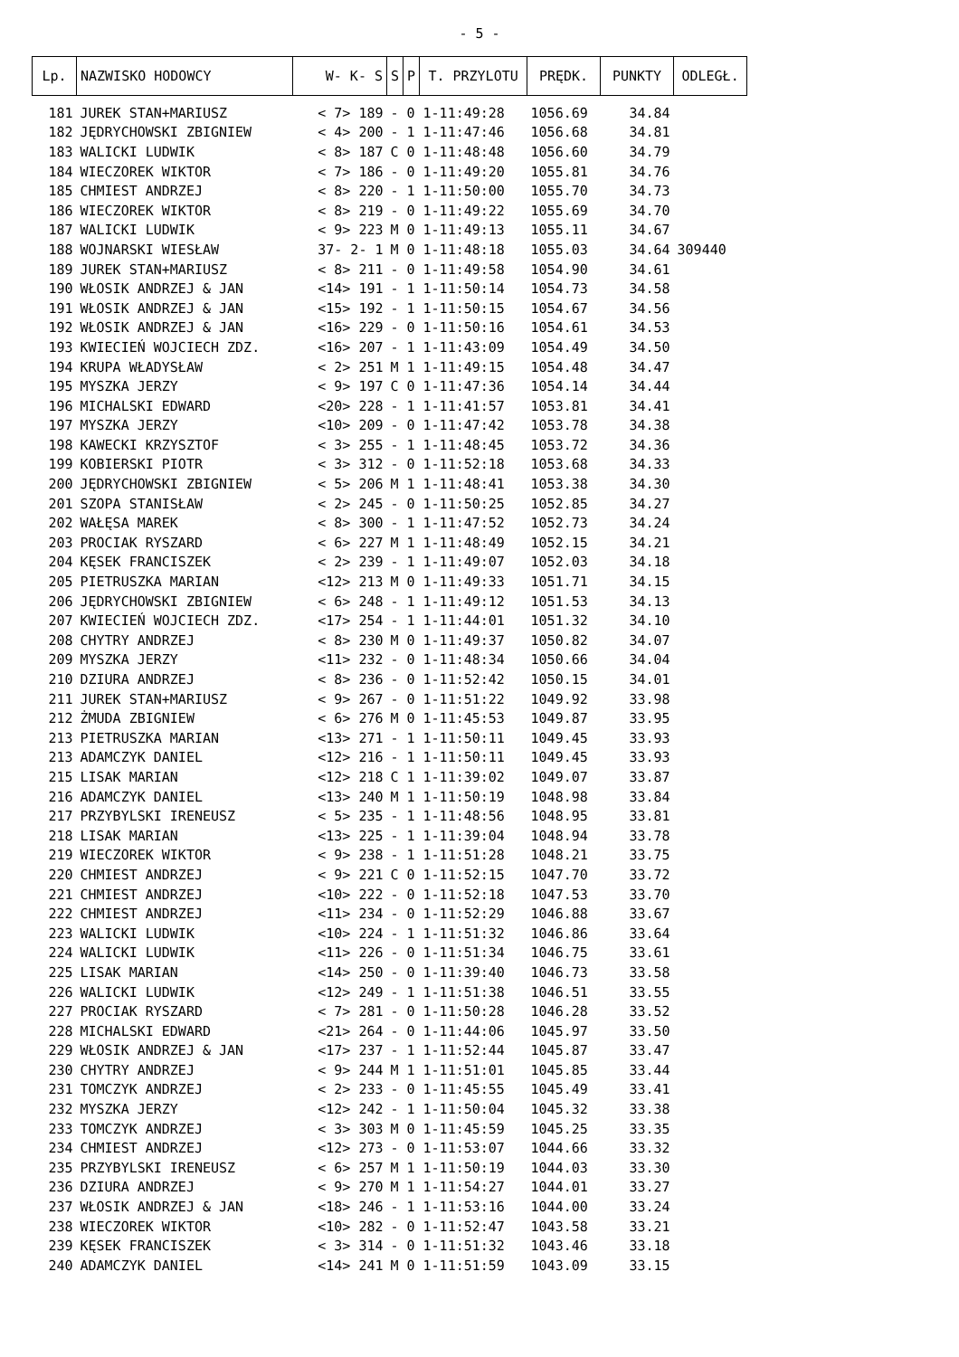- 5 -
| Lp. | NAZWISKO HODOWCY | W- K- S | S | P | T. PRZYLOTU | PRĘDK. | PUNKTY | ODLEGŁ. |
| --- | --- | --- | --- | --- | --- | --- | --- | --- |
| 181 | JUREK STAN+MARIUSZ | < 7> 189 | - | 0 | 1-11:49:28 | 1056.69 | 34.84 | |
| 182 | JĘDRYCHOWSKI ZBIGNIEW | < 4> 200 | - | 1 | 1-11:47:46 | 1056.68 | 34.81 | |
| 183 | WALICKI LUDWIK | < 8> 187 | C | 0 | 1-11:48:48 | 1056.60 | 34.79 | |
| 184 | WIECZOREK WIKTOR | < 7> 186 | - | 0 | 1-11:49:20 | 1055.81 | 34.76 | |
| 185 | CHMIEST ANDRZEJ | < 8> 220 | - | 1 | 1-11:50:00 | 1055.70 | 34.73 | |
| 186 | WIECZOREK WIKTOR | < 8> 219 | - | 0 | 1-11:49:22 | 1055.69 | 34.70 | |
| 187 | WALICKI LUDWIK | < 9> 223 | M | 0 | 1-11:49:13 | 1055.11 | 34.67 | |
| 188 | WOJNARSKI WIESŁAW | 37- 2- 1 | M | 0 | 1-11:48:18 | 1055.03 | 34.64 | 309440 |
| 189 | JUREK STAN+MARIUSZ | < 8> 211 | - | 0 | 1-11:49:58 | 1054.90 | 34.61 | |
| 190 | WŁOSIK ANDRZEJ & JAN | <14> 191 | - | 1 | 1-11:50:14 | 1054.73 | 34.58 | |
| 191 | WŁOSIK ANDRZEJ & JAN | <15> 192 | - | 1 | 1-11:50:15 | 1054.67 | 34.56 | |
| 192 | WŁOSIK ANDRZEJ & JAN | <16> 229 | - | 0 | 1-11:50:16 | 1054.61 | 34.53 | |
| 193 | KWIECIEŃ WOJCIECH ZDZ. | <16> 207 | - | 1 | 1-11:43:09 | 1054.49 | 34.50 | |
| 194 | KRUPA WŁADYSŁAW | < 2> 251 | M | 1 | 1-11:49:15 | 1054.48 | 34.47 | |
| 195 | MYSZKA JERZY | < 9> 197 | C | 0 | 1-11:47:36 | 1054.14 | 34.44 | |
| 196 | MICHALSKI EDWARD | <20> 228 | - | 1 | 1-11:41:57 | 1053.81 | 34.41 | |
| 197 | MYSZKA JERZY | <10> 209 | - | 0 | 1-11:47:42 | 1053.78 | 34.38 | |
| 198 | KAWECKI KRZYSZTOF | < 3> 255 | - | 1 | 1-11:48:45 | 1053.72 | 34.36 | |
| 199 | KOBIERSKI PIOTR | < 3> 312 | - | 0 | 1-11:52:18 | 1053.68 | 34.33 | |
| 200 | JĘDRYCHOWSKI ZBIGNIEW | < 5> 206 | M | 1 | 1-11:48:41 | 1053.38 | 34.30 | |
| 201 | SZOPA STANISŁAW | < 2> 245 | - | 0 | 1-11:50:25 | 1052.85 | 34.27 | |
| 202 | WAŁĘSA MAREK | < 8> 300 | - | 1 | 1-11:47:52 | 1052.73 | 34.24 | |
| 203 | PROCIAK RYSZARD | < 6> 227 | M | 1 | 1-11:48:49 | 1052.15 | 34.21 | |
| 204 | KĘSEK FRANCISZEK | < 2> 239 | - | 1 | 1-11:49:07 | 1052.03 | 34.18 | |
| 205 | PIETRUSZKA MARIAN | <12> 213 | M | 0 | 1-11:49:33 | 1051.71 | 34.15 | |
| 206 | JĘDRYCHOWSKI ZBIGNIEW | < 6> 248 | - | 1 | 1-11:49:12 | 1051.53 | 34.13 | |
| 207 | KWIECIEŃ WOJCIECH ZDZ. | <17> 254 | - | 1 | 1-11:44:01 | 1051.32 | 34.10 | |
| 208 | CHYTRY ANDRZEJ | < 8> 230 | M | 0 | 1-11:49:37 | 1050.82 | 34.07 | |
| 209 | MYSZKA JERZY | <11> 232 | - | 0 | 1-11:48:34 | 1050.66 | 34.04 | |
| 210 | DZIURA ANDRZEJ | < 8> 236 | - | 0 | 1-11:52:42 | 1050.15 | 34.01 | |
| 211 | JUREK STAN+MARIUSZ | < 9> 267 | - | 0 | 1-11:51:22 | 1049.92 | 33.98 | |
| 212 | ŻMUDA ZBIGNIEW | < 6> 276 | M | 0 | 1-11:45:53 | 1049.87 | 33.95 | |
| 213 | PIETRUSZKA MARIAN | <13> 271 | - | 1 | 1-11:50:11 | 1049.45 | 33.93 | |
| 213 | ADAMCZYK DANIEL | <12> 216 | - | 1 | 1-11:50:11 | 1049.45 | 33.93 | |
| 215 | LISAK MARIAN | <12> 218 | C | 1 | 1-11:39:02 | 1049.07 | 33.87 | |
| 216 | ADAMCZYK DANIEL | <13> 240 | M | 1 | 1-11:50:19 | 1048.98 | 33.84 | |
| 217 | PRZYBYLSKI IRENEUSZ | < 5> 235 | - | 1 | 1-11:48:56 | 1048.95 | 33.81 | |
| 218 | LISAK MARIAN | <13> 225 | - | 1 | 1-11:39:04 | 1048.94 | 33.78 | |
| 219 | WIECZOREK WIKTOR | < 9> 238 | - | 1 | 1-11:51:28 | 1048.21 | 33.75 | |
| 220 | CHMIEST ANDRZEJ | < 9> 221 | C | 0 | 1-11:52:15 | 1047.70 | 33.72 | |
| 221 | CHMIEST ANDRZEJ | <10> 222 | - | 0 | 1-11:52:18 | 1047.53 | 33.70 | |
| 222 | CHMIEST ANDRZEJ | <11> 234 | - | 0 | 1-11:52:29 | 1046.88 | 33.67 | |
| 223 | WALICKI LUDWIK | <10> 224 | - | 1 | 1-11:51:32 | 1046.86 | 33.64 | |
| 224 | WALICKI LUDWIK | <11> 226 | - | 0 | 1-11:51:34 | 1046.75 | 33.61 | |
| 225 | LISAK MARIAN | <14> 250 | - | 0 | 1-11:39:40 | 1046.73 | 33.58 | |
| 226 | WALICKI LUDWIK | <12> 249 | - | 1 | 1-11:51:38 | 1046.51 | 33.55 | |
| 227 | PROCIAK RYSZARD | < 7> 281 | - | 0 | 1-11:50:28 | 1046.28 | 33.52 | |
| 228 | MICHALSKI EDWARD | <21> 264 | - | 0 | 1-11:44:06 | 1045.97 | 33.50 | |
| 229 | WŁOSIK ANDRZEJ & JAN | <17> 237 | - | 1 | 1-11:52:44 | 1045.87 | 33.47 | |
| 230 | CHYTRY ANDRZEJ | < 9> 244 | M | 1 | 1-11:51:01 | 1045.85 | 33.44 | |
| 231 | TOMCZYK ANDRZEJ | < 2> 233 | - | 0 | 1-11:45:55 | 1045.49 | 33.41 | |
| 232 | MYSZKA JERZY | <12> 242 | - | 1 | 1-11:50:04 | 1045.32 | 33.38 | |
| 233 | TOMCZYK ANDRZEJ | < 3> 303 | M | 0 | 1-11:45:59 | 1045.25 | 33.35 | |
| 234 | CHMIEST ANDRZEJ | <12> 273 | - | 0 | 1-11:53:07 | 1044.66 | 33.32 | |
| 235 | PRZYBYLSKI IRENEUSZ | < 6> 257 | M | 1 | 1-11:50:19 | 1044.03 | 33.30 | |
| 236 | DZIURA ANDRZEJ | < 9> 270 | M | 1 | 1-11:54:27 | 1044.01 | 33.27 | |
| 237 | WŁOSIK ANDRZEJ & JAN | <18> 246 | - | 1 | 1-11:53:16 | 1044.00 | 33.24 | |
| 238 | WIECZOREK WIKTOR | <10> 282 | - | 0 | 1-11:52:47 | 1043.58 | 33.21 | |
| 239 | KĘSEK FRANCISZEK | < 3> 314 | - | 0 | 1-11:51:32 | 1043.46 | 33.18 | |
| 240 | ADAMCZYK DANIEL | <14> 241 | M | 0 | 1-11:51:59 | 1043.09 | 33.15 | |